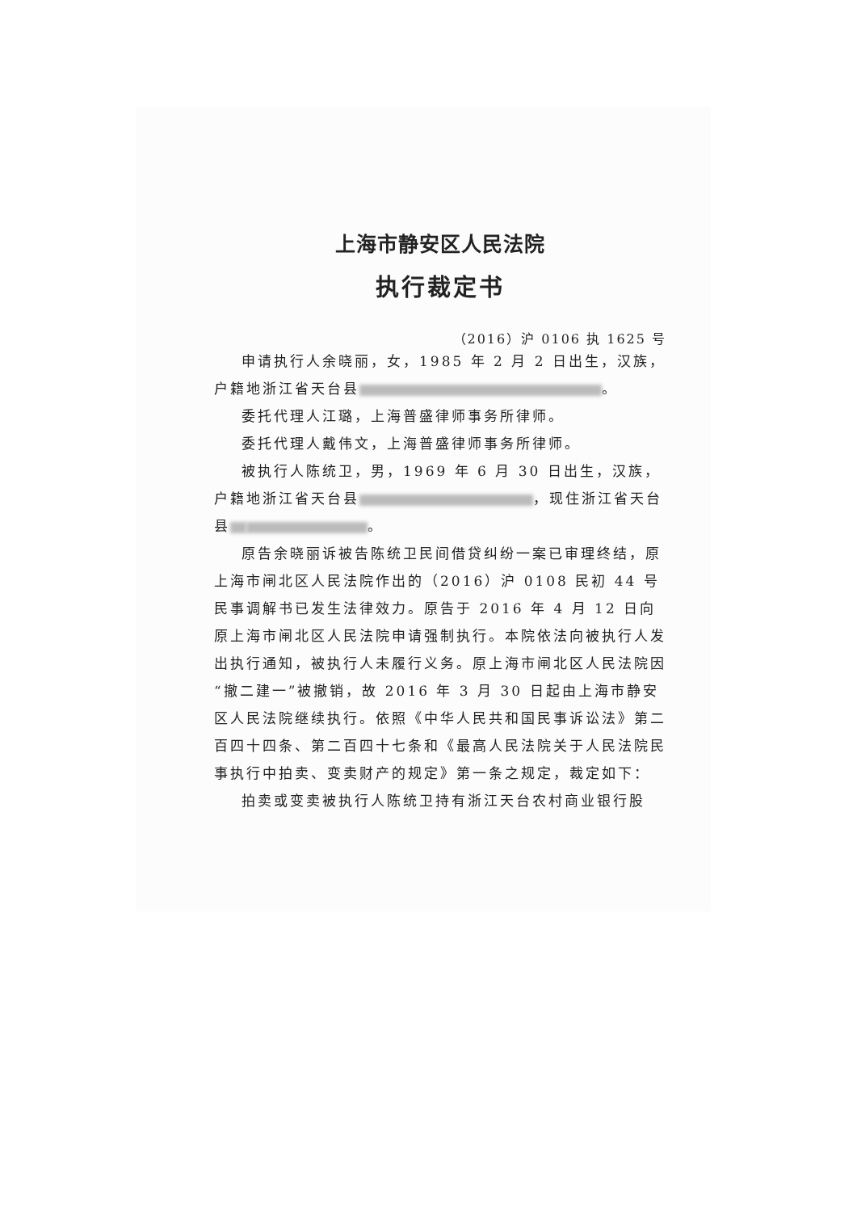上海市静安区人民法院
执行裁定书
（2016）沪 0106 执 1625 号
申请执行人余晓丽，女，1985 年 2 月 2 日出生，汉族，户籍地浙江省天台县 。
委托代理人江璐，上海普盛律师事务所律师。
委托代理人戴伟文，上海普盛律师事务所律师。
被执行人陈统卫，男，1969 年 6 月 30 日出生，汉族，户籍地浙江省天台县 ，现住浙江省天台县 。
原告余晓丽诉被告陈统卫民间借贷纠纷一案已审理终结，原上海市闸北区人民法院作出的（2016）沪 0108 民初 44 号民事调解书已发生法律效力。原告于 2016 年 4 月 12 日向原上海市闸北区人民法院申请强制执行。本院依法向被执行人发出执行通知，被执行人未履行义务。原上海市闸北区人民法院因“撤二建一”被撤销，故 2016 年 3 月 30 日起由上海市静安区人民法院继续执行。依照《中华人民共和国民事诉讼法》第二百四十四条、第二百四十七条和《最高人民法院关于人民法院民事执行中拍卖、变卖财产的规定》第一条之规定，裁定如下：
拍卖或变卖被执行人陈统卫持有浙江天台农村商业银行股